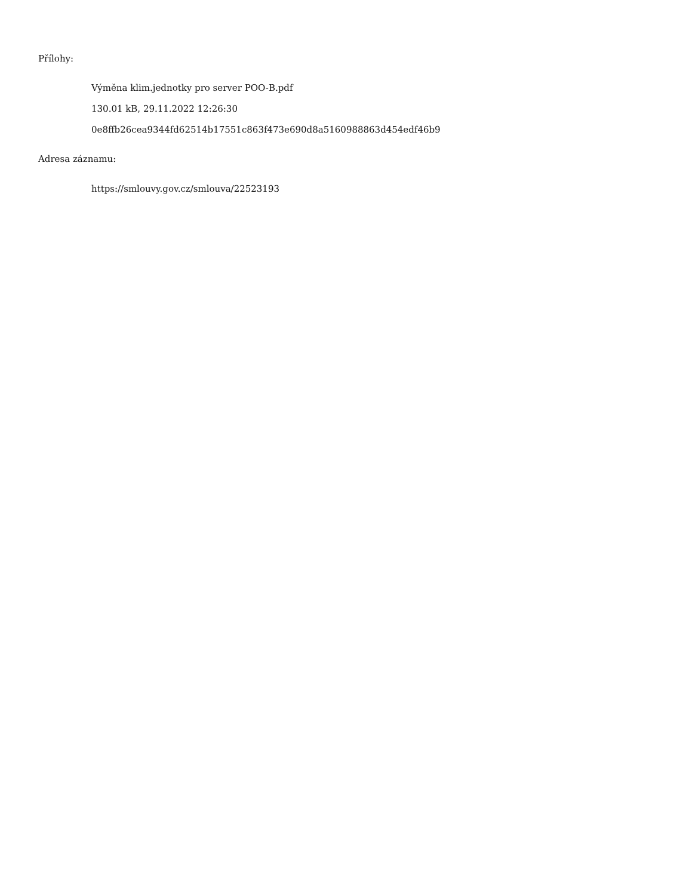Přílohy:
Výměna klim.jednotky pro server POO-B.pdf
130.01 kB, 29.11.2022 12:26:30
0e8ffb26cea9344fd62514b17551c863f473e690d8a5160988863d454edf46b9
Adresa záznamu:
https://smlouvy.gov.cz/smlouva/22523193